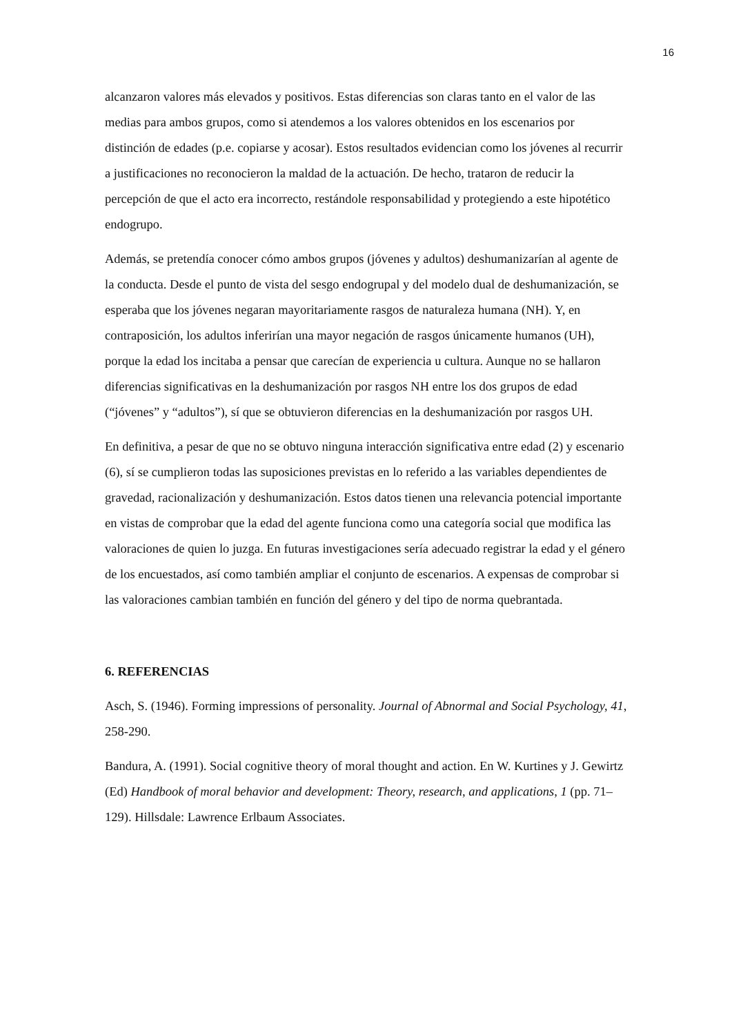16
alcanzaron valores más elevados y positivos. Estas diferencias son claras tanto en el valor de las medias para ambos grupos, como si atendemos a los valores obtenidos en los escenarios por distinción de edades (p.e. copiarse y acosar). Estos resultados evidencian como los jóvenes al recurrir a justificaciones no reconocieron la maldad de la actuación. De hecho, trataron de reducir la percepción de que el acto era incorrecto, restándole responsabilidad y protegiendo a este hipotético endogrupo.
Además, se pretendía conocer cómo ambos grupos (jóvenes y adultos) deshumanizarían al agente de la conducta. Desde el punto de vista del sesgo endogrupal y del modelo dual de deshumanización, se esperaba que los jóvenes negaran mayoritariamente rasgos de naturaleza humana (NH). Y, en contraposición, los adultos inferirían una mayor negación de rasgos únicamente humanos (UH), porque la edad los incitaba a pensar que carecían de experiencia u cultura. Aunque no se hallaron diferencias significativas en la deshumanización por rasgos NH entre los dos grupos de edad (“jóvenes” y “adultos”), sí que se obtuvieron diferencias en la deshumanización por rasgos UH.
En definitiva, a pesar de que no se obtuvo ninguna interacción significativa entre edad (2) y escenario (6), sí se cumplieron todas las suposiciones previstas en lo referido a las variables dependientes de gravedad, racionalización y deshumanización. Estos datos tienen una relevancia potencial importante en vistas de comprobar que la edad del agente funciona como una categoría social que modifica las valoraciones de quien lo juzga. En futuras investigaciones sería adecuado registrar la edad y el género de los encuestados, así como también ampliar el conjunto de escenarios. A expensas de comprobar si las valoraciones cambian también en función del género y del tipo de norma quebrantada.
6. REFERENCIAS
Asch, S. (1946). Forming impressions of personality. Journal of Abnormal and Social Psychology, 41, 258-290.
Bandura, A. (1991). Social cognitive theory of moral thought and action. En W. Kurtines y J. Gewirtz (Ed) Handbook of moral behavior and development: Theory, research, and applications, 1 (pp. 71–129). Hillsdale: Lawrence Erlbaum Associates.